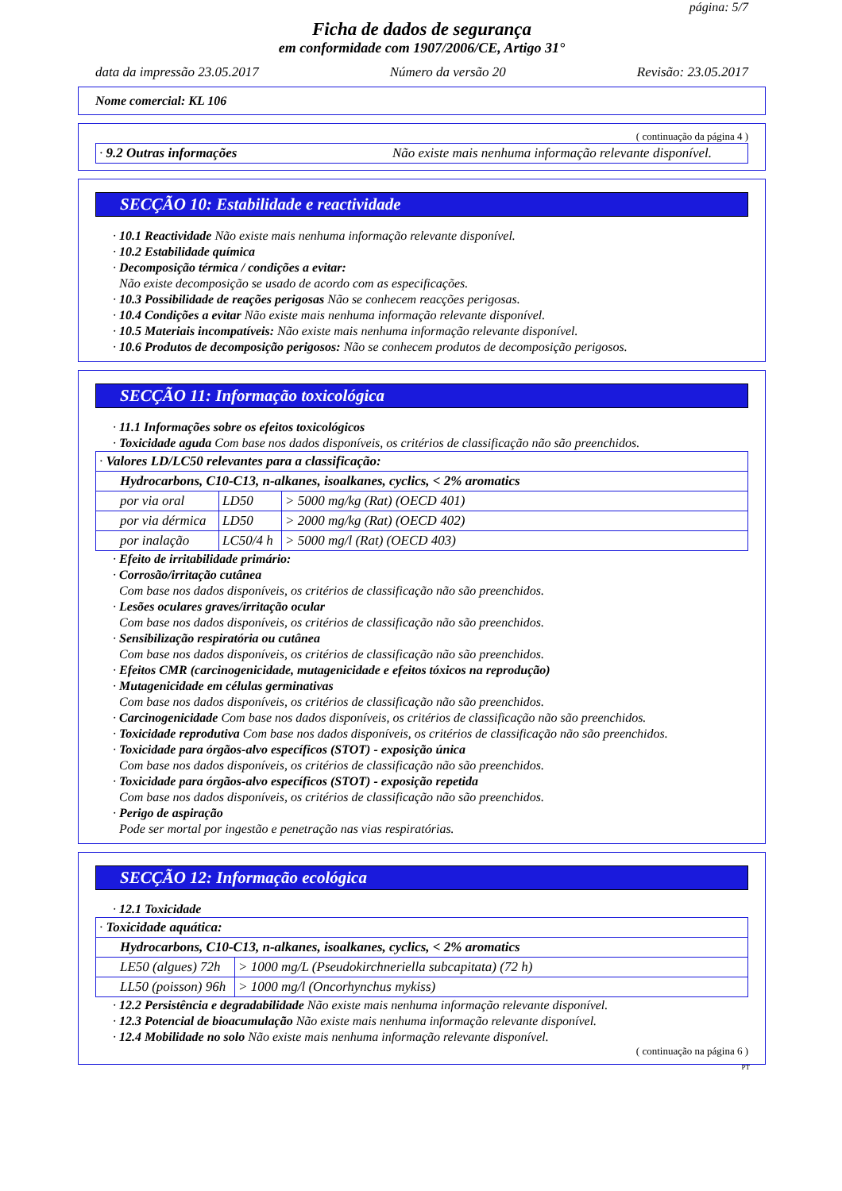página: 5/7
Ficha de dados de segurança
em conformidade com 1907/2006/CE, Artigo 31°
data da impressão 23.05.2017 Número da versão 20 Revisão: 23.05.2017
Nome comercial: KL 106
( continuação da página 4 )
| · 9.2 Outras informações | Não existe mais nenhuma informação relevante disponível. |
SECÇÃO 10: Estabilidade e reactividade
· 10.1 Reactividade Não existe mais nenhuma informação relevante disponível.
· 10.2 Estabilidade química
· Decomposição térmica / condições a evitar:
Não existe decomposição se usado de acordo com as especificações.
· 10.3 Possibilidade de reações perigosas Não se conhecem reacções perigosas.
· 10.4 Condições a evitar Não existe mais nenhuma informação relevante disponível.
· 10.5 Materiais incompatíveis: Não existe mais nenhuma informação relevante disponível.
· 10.6 Produtos de decomposição perigosos: Não se conhecem produtos de decomposição perigosos.
SECÇÃO 11: Informação toxicológica
· 11.1 Informações sobre os efeitos toxicológicos
· Toxicidade aguda Com base nos dados disponíveis, os critérios de classificação não são preenchidos.
| · Valores LD/LC50 relevantes para a classificação: | | |
| Hydrocarbons, C10-C13, n-alkanes, isoalkanes, cyclics, < 2% aromatics | | |
| por via oral | LD50 | > 5000 mg/kg (Rat) (OECD 401) |
| por via dérmica | LD50 | > 2000 mg/kg (Rat) (OECD 402) |
| por inalação | LC50/4 h | > 5000 mg/l (Rat) (OECD 403) |
· Efeito de irritabilidade primário:
· Corrosão/irritação cutânea
Com base nos dados disponíveis, os critérios de classificação não são preenchidos.
· Lesões oculares graves/irritação ocular
Com base nos dados disponíveis, os critérios de classificação não são preenchidos.
· Sensibilização respiratória ou cutânea
Com base nos dados disponíveis, os critérios de classificação não são preenchidos.
· Efeitos CMR (carcinogenicidade, mutagenicidade e efeitos tóxicos na reprodução)
· Mutagenicidade em células germinativas
Com base nos dados disponíveis, os critérios de classificação não são preenchidos.
· Carcinogenicidade Com base nos dados disponíveis, os critérios de classificação não são preenchidos.
· Toxicidade reprodutiva Com base nos dados disponíveis, os critérios de classificação não são preenchidos.
· Toxicidade para órgãos-alvo específicos (STOT) - exposição única
Com base nos dados disponíveis, os critérios de classificação não são preenchidos.
· Toxicidade para órgãos-alvo específicos (STOT) - exposição repetida
Com base nos dados disponíveis, os critérios de classificação não são preenchidos.
· Perigo de aspiração
Pode ser mortal por ingestão e penetração nas vias respiratórias.
SECÇÃO 12: Informação ecológica
· 12.1 Toxicidade
| · Toxicidade aquática: | |
| Hydrocarbons, C10-C13, n-alkanes, isoalkanes, cyclics, < 2% aromatics | |
| LE50 (algues) 72h | > 1000 mg/L (Pseudokirchneriella subcapitata) (72 h) |
| LL50 (poisson) 96h | > 1000 mg/l (Oncorhynchus mykiss) |
· 12.2 Persistência e degradabilidade Não existe mais nenhuma informação relevante disponível.
· 12.3 Potencial de bioacumulação Não existe mais nenhuma informação relevante disponível.
· 12.4 Mobilidade no solo Não existe mais nenhuma informação relevante disponível.
( continuação na página 6 )
PT